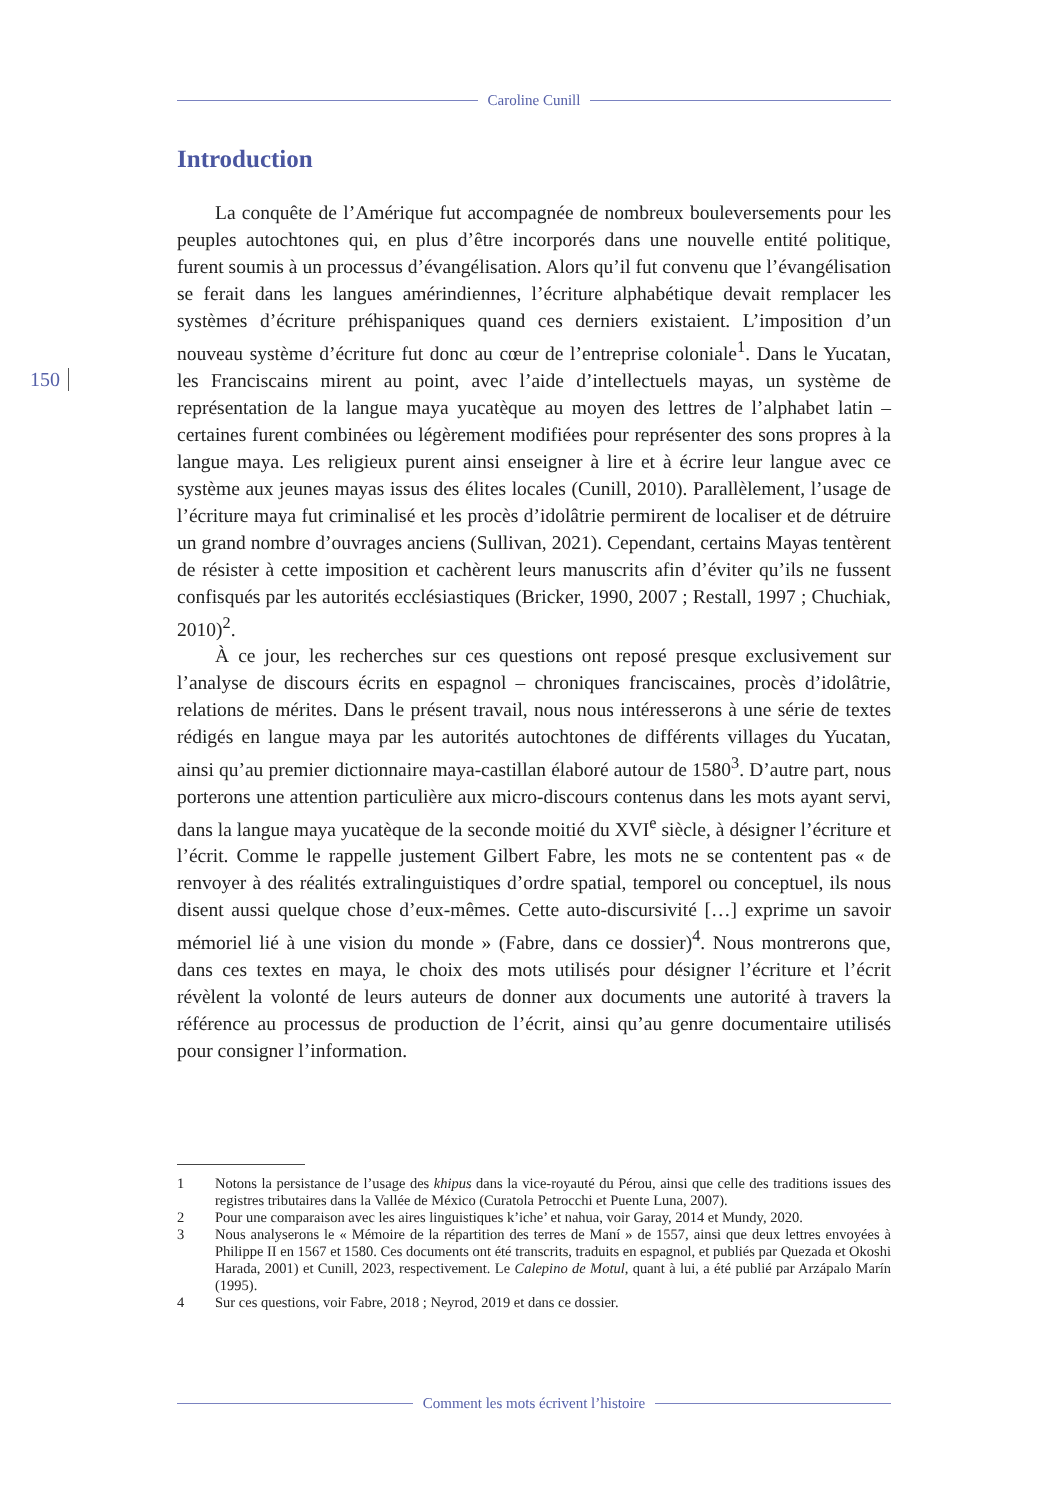Caroline Cunill
150
Introduction
La conquête de l’Amérique fut accompagnée de nombreux bouleversements pour les peuples autochtones qui, en plus d’être incorporés dans une nouvelle entité politique, furent soumis à un processus d’évangélisation. Alors qu’il fut convenu que l’évangélisation se ferait dans les langues amérindiennes, l’écriture alphabétique devait remplacer les systèmes d’écriture préhispaniques quand ces derniers existaient. L’imposition d’un nouveau système d’écriture fut donc au cœur de l’entreprise coloniale<sup>1</sup>. Dans le Yucatan, les Franciscains mirent au point, avec l’aide d’intellectuels mayas, un système de représentation de la langue maya yucatèque au moyen des lettres de l’alphabet latin – certaines furent combinées ou légèrement modifiées pour représenter des sons propres à la langue maya. Les religieux purent ainsi enseigner à lire et à écrire leur langue avec ce système aux jeunes mayas issus des élites locales (Cunill, 2010). Parallèlement, l’usage de l’écriture maya fut criminalisé et les procès d’idolâtrie permirent de localiser et de détruire un grand nombre d’ouvrages anciens (Sullivan, 2021). Cependant, certains Mayas tentèrent de résister à cette imposition et cachèrent leurs manuscrits afin d’éviter qu’ils ne fussent confisqués par les autorités ecclésiastiques (Bricker, 1990, 2007 ; Restall, 1997 ; Chuchiak, 2010)<sup>2</sup>.
À ce jour, les recherches sur ces questions ont reposé presque exclusivement sur l’analyse de discours écrits en espagnol – chroniques franciscaines, procès d’idolâtrie, relations de mérites. Dans le présent travail, nous nous intéresserons à une série de textes rédigés en langue maya par les autorités autochtones de différents villages du Yucatan, ainsi qu’au premier dictionnaire maya-castillan élaboré autour de 1580<sup>3</sup>. D’autre part, nous porterons une attention particulière aux micro-discours contenus dans les mots ayant servi, dans la langue maya yucatèque de la seconde moitié du XVI<sup>e</sup> siècle, à désigner l’écriture et l’écrit. Comme le rappelle justement Gilbert Fabre, les mots ne se contentent pas « de renvoyer à des réalités extralinguistiques d’ordre spatial, temporel ou conceptuel, ils nous disent aussi quelque chose d’eux-mêmes. Cette auto-discursivité […] exprime un savoir mémoriel lié à une vision du monde » (Fabre, dans ce dossier)<sup>4</sup>. Nous montrerons que, dans ces textes en maya, le choix des mots utilisés pour désigner l’écriture et l’écrit révèlent la volonté de leurs auteurs de donner aux documents une autorité à travers la référence au processus de production de l’écrit, ainsi qu’au genre documentaire utilisés pour consigner l’information.
1 Notons la persistance de l’usage des khipus dans la vice-royauté du Pérou, ainsi que celle des traditions issues des registres tributaires dans la Vallée de México (Curatola Petrocchi et Puente Luna, 2007).
2 Pour une comparaison avec les aires linguistiques k’iche’ et nahua, voir Garay, 2014 et Mundy, 2020.
3 Nous analyserons le « Mémoire de la répartition des terres de Maní » de 1557, ainsi que deux lettres envoyées à Philippe II en 1567 et 1580. Ces documents ont été transcrits, traduits en espagnol, et publiés par Quezada et Okoshi Harada, 2001) et Cunill, 2023, respectivement. Le Calepino de Motul, quant à lui, a été publié par Arzápalo Marín (1995).
4 Sur ces questions, voir Fabre, 2018 ; Neyrod, 2019 et dans ce dossier.
Comment les mots écrivent l’histoire